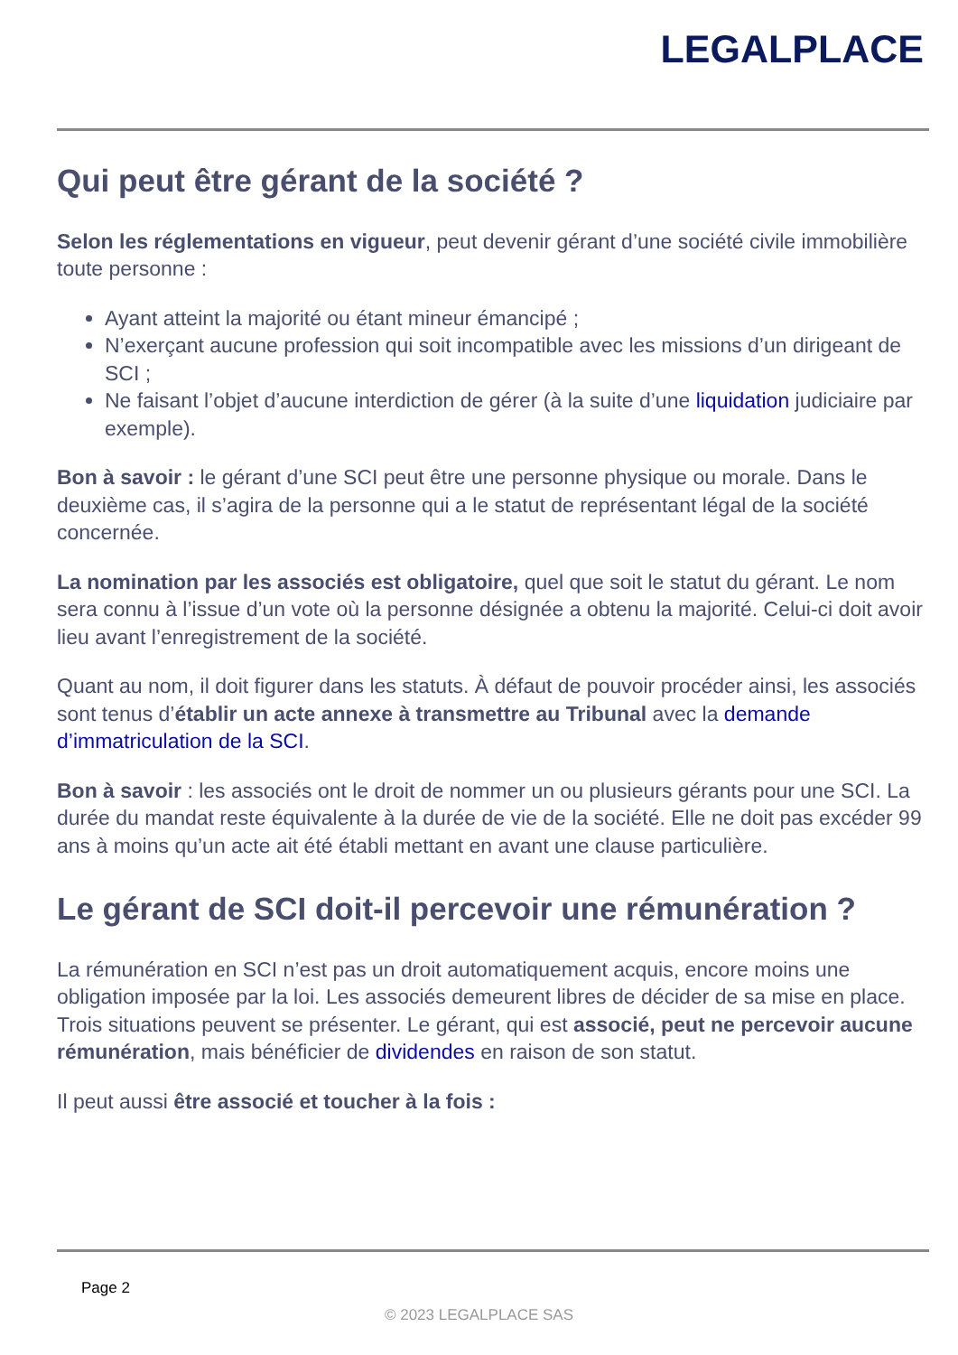LEGALPLACE
Qui peut être gérant de la société ?
Selon les réglementations en vigueur, peut devenir gérant d’une société civile immobilière toute personne :
Ayant atteint la majorité ou étant mineur émancipé ;
N’exerçant aucune profession qui soit incompatible avec les missions d’un dirigeant de SCI ;
Ne faisant l’objet d’aucune interdiction de gérer (à la suite d’une liquidation judiciaire par exemple).
Bon à savoir : le gérant d’une SCI peut être une personne physique ou morale. Dans le deuxième cas, il s’agira de la personne qui a le statut de représentant légal de la société concernée.
La nomination par les associés est obligatoire, quel que soit le statut du gérant. Le nom sera connu à l’issue d’un vote où la personne désignée a obtenu la majorité. Celui-ci doit avoir lieu avant l’enregistrement de la société.
Quant au nom, il doit figurer dans les statuts. À défaut de pouvoir procéder ainsi, les associés sont tenus d’établir un acte annexe à transmettre au Tribunal avec la demande d’immatriculation de la SCI.
Bon à savoir : les associés ont le droit de nommer un ou plusieurs gérants pour une SCI. La durée du mandat reste équivalente à la durée de vie de la société. Elle ne doit pas excéder 99 ans à moins qu’un acte ait été établi mettant en avant une clause particulière.
Le gérant de SCI doit-il percevoir une rémunération ?
La rémunération en SCI n’est pas un droit automatiquement acquis, encore moins une obligation imposée par la loi. Les associés demeurent libres de décider de sa mise en place. Trois situations peuvent se présenter. Le gérant, qui est associé, peut ne percevoir aucune rémunération, mais bénéficier de dividendes en raison de son statut.
Il peut aussi être associé et toucher à la fois :
Page 2
© 2023 LEGALPLACE SAS